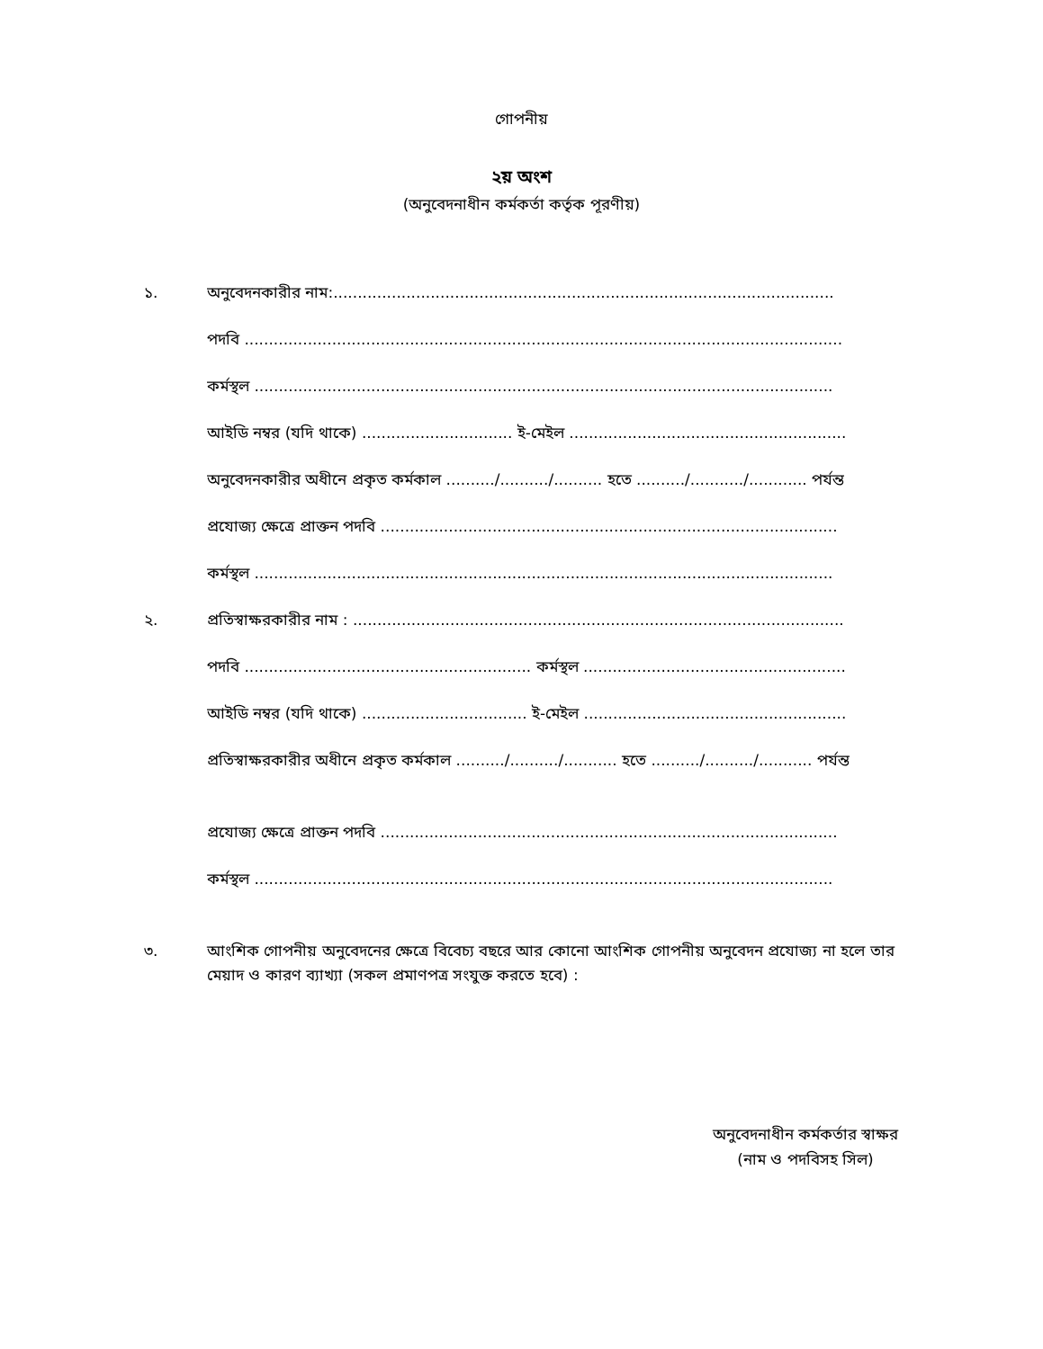গোপনীয়
২য় অংশ
(অনুবেদনাধীন কর্মকর্তা কর্তৃক পূরণীয়)
১. অনুবেদনকারীর নাম:.......................................................................................................
পদবি ...........................................................................................................................
কর্মস্থল .......................................................................................................................
আইডি নম্বর (যদি থাকে) ............................... ই-মেইল .........................................................
অনুবেদনকারীর অধীনে প্রকৃত কর্মকাল ........../........../.......... হতে ........../.........../............ পর্যন্ত
প্রযোজ্য ক্ষেত্রে প্রাক্তন পদবি ..............................................................................................
কর্মস্থল .......................................................................................................................
২. প্রতিস্বাক্ষরকারীর নাম : .....................................................................................................
পদবি ........................................................... কর্মস্থল ......................................................
আইডি নম্বর (যদি থাকে) .................................. ই-মেইল ......................................................
প্রতিস্বাক্ষরকারীর অধীনে প্রকৃত কর্মকাল ........../........../........... হতে ........../........../........... পর্যন্ত
প্রযোজ্য ক্ষেত্রে প্রাক্তন পদবি ..............................................................................................
কর্মস্থল .......................................................................................................................
৩. আংশিক গোপনীয় অনুবেদনের ক্ষেত্রে বিবেচ্য বছরে আর কোনো আংশিক গোপনীয় অনুবেদন প্রযোজ্য না হলে তার মেয়াদ ও কারণ ব্যাখ্যা (সকল প্রমাণপত্র সংযুক্ত করতে হবে) :
অনুবেদনাধীন কর্মকর্তার স্বাক্ষর
(নাম ও পদবিসহ সিল)